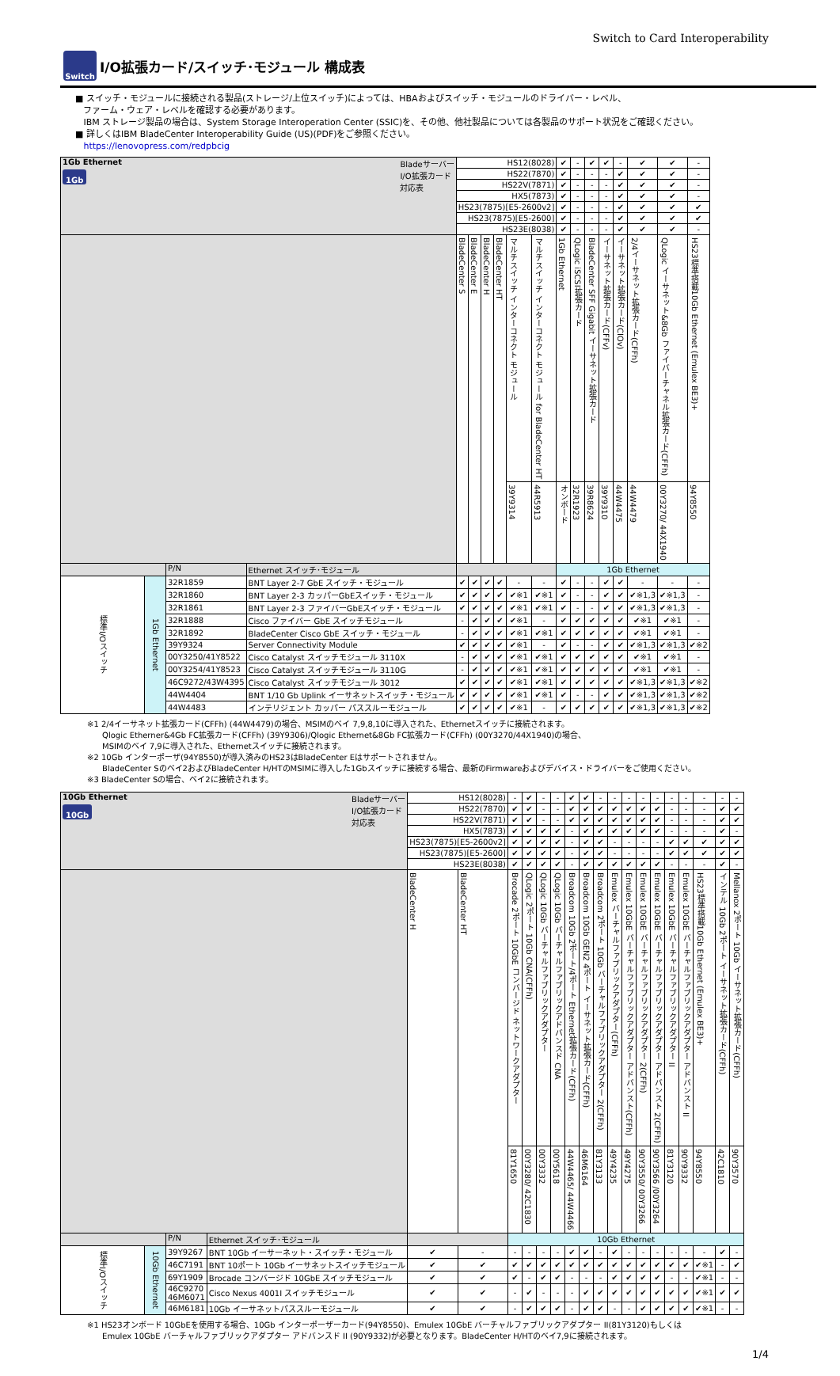Switch to Card Interoperability
Switch
I/O拡張カード/スイッチ･モジュール 構成表
■ スイッチ・モジュールに接続される製品(ストレージ/上位スイッチ)によっては、HBAおよびスイッチ・モジュールのドライバー・レベル、
ファーム・ウェア・レベルを確認する必要があります。
IBM ストレージ製品の場合は、System Storage Interoperation Center (SSIC)を、その他、他社製品については各製品のサポート状況をご確認ください。
■ 詳しくはIBM BladeCenter Interoperability Guide (US)(PDF)をご参照ください。
https://lenovopress.com/redpbcig
| 1Gb Ethernet Bladeサーバー I/O拡張カード 対応表 1Gb | | | | HS12(8028) | | | | | | ✔ | - | ✔ | ✔ | - | ✔ | ✔ | - |
| | | | | HS22(7870) | | | | | | ✔ | - | - | - | ✔ | ✔ | ✔ | - |
| | | | | HS22V(7871) | | | | | | ✔ | - | - | - | ✔ | ✔ | ✔ | - |
| | | | | HX5(7873) | | | | | | ✔ | - | - | - | ✔ | ✔ | ✔ | - |
| | | | | HS23(7875)[E5-2600v2] | | | | | | ✔ | - | - | - | ✔ | ✔ | ✔ | ✔ |
| | | | | HS23(7875)[E5-2600] | | | | | | ✔ | - | - | - | ✔ | ✔ | ✔ | ✔ |
| | | | | HS23E(8038) | | | | | | ✔ | - | - | - | ✔ | ✔ | ✔ | - |
| | | | | BladeCenter S | BladeCenter E | BladeCenter H | BladeCenter HT | マルチスイッチ インターコネクト モジュール | マルチスイッチ インターコネクト モジュール for BladeCenter HT | 1Gb Ethernet | QLogic iSCSI拡張カード | BladeCenter SFF Gigabit イーサネット拡張カード | イーサネット拡張カード(CFFv) | イーサネット拡張カード(CIOv) | 2/4イーサネット拡張カード(CFFh) | QLogic イーサネット&8Gb ファイバーチャネル拡張カード(CFFh) | HS23標準搭載10Gb Ethernet (Emulex BE3)+ |
| | | | | | | | | 39Y9314 | 44R5913 | オンボード | 32R1923 | 39R8624 | 39Y9310 | 44W4475 | 44W4479 | 00Y3270/ 44X1940 | 94Y8550 |
| | | P/N | Ethernet スイッチ･モジュール | | | | | | | 1Gb Ethernet | | | | | | | |
| 標準I/Oスイッチ | 1Gb Ethernet | 32R1859 | BNT Layer 2-7 GbE スイッチ・モジュール | ✔ | ✔ | ✔ | ✔ | - | - | ✔ | - | - | ✔ | ✔ | - | - | - |
| | | 32R1860 | BNT Layer 2-3 カッパーGbEスイッチ・モジュール | ✔ | ✔ | ✔ | ✔ | ✔※1 | ✔※1 | ✔ | - | - | ✔ | ✔ | ✔※1,3 | ✔※1,3 | - |
| | | 32R1861 | BNT Layer 2-3 ファイバーGbEスイッチ・モジュール | ✔ | ✔ | ✔ | ✔ | ✔※1 | ✔※1 | ✔ | - | - | ✔ | ✔ | ✔※1,3 | ✔※1,3 | - |
| | | 32R1888 | Cisco ファイバー GbE スイッチモジュール | - | ✔ | ✔ | ✔ | ✔※1 | - | ✔ | ✔ | ✔ | ✔ | ✔ | ✔※1 | ✔※1 | - |
| | | 32R1892 | BladeCenter Cisco GbE スイッチ・モジュール | - | ✔ | ✔ | ✔ | ✔※1 | ✔※1 | ✔ | ✔ | ✔ | ✔ | ✔ | ✔※1 | ✔※1 | - |
| | | 39Y9324 | Server Connectivity Module | ✔ | ✔ | ✔ | ✔ | ✔※1 | - | ✔ | - | - | ✔ | ✔ | ✔※1,3 | ✔※1,3 | ✔※2 |
| | | 00Y3250/41Y8522 | Cisco Catalyst スイッチモジュール 3110X | - | ✔ | ✔ | ✔ | ✔※1 | ✔※1 | ✔ | ✔ | ✔ | ✔ | ✔ | ✔※1 | ✔※1 | - |
| | | 00Y3254/41Y8523 | Cisco Catalyst スイッチモジュール 3110G | - | ✔ | ✔ | ✔ | ✔※1 | ✔※1 | ✔ | ✔ | ✔ | ✔ | ✔ | ✔※1 | ✔※1 | - |
| | | 46C9272/43W4395 | Cisco Catalyst スイッチモジュール 3012 | ✔ | ✔ | ✔ | ✔ | ✔※1 | ✔※1 | ✔ | ✔ | ✔ | ✔ | ✔ | ✔※1,3 | ✔※1,3 | ✔※2 |
| | | 44W4404 | BNT 1/10 Gb Uplink イーサネットスイッチ・モジュール | ✔ | ✔ | ✔ | ✔ | ✔※1 | ✔※1 | ✔ | - | - | ✔ | ✔ | ✔※1,3 | ✔※1,3 | ✔※2 |
| | | 44W4483 | インテリジェント カッパー パススルーモジュール | ✔ | ✔ | ✔ | ✔ | ✔※1 | - | ✔ | ✔ | ✔ | ✔ | ✔ | ✔※1,3 | ✔※1,3 | ✔※2 |
※1 2/4イーサネット拡張カード(CFFh) (44W4479)の場合、MSIMのベイ 7,9,8,10に導入された、Ethernetスイッチに接続されます。
Qlogic Etherner&4Gb FC拡張カード(CFFh) (39Y9306)/Qlogic Ethernet&8Gb FC拡張カード(CFFh) (00Y3270/44X1940)の場合、
MSIMのベイ 7,9に導入された、Ethernetスイッチに接続されます。
※2 10Gb インターポーザ(94Y8550)が導入済みのHS23はBladeCenter Eはサポートされません。
BladeCenter Sのベイ2およびBladeCenter H/HTのMSIMに導入した1Gbスイッチに接続する場合、最新のFirmwareおよびデバイス・ドライバーをご使用ください。
※3 BladeCenter Sの場合、ベイ2に接続されます。
| 10Gb Ethernet Bladeサーバー I/O拡張カード 対応表 10Gb | | | | HS12(8028) | | - | ✔ | - | - | ✔ | ✔ | - | - | - | - | - | - | - | - | - | - |
| | | | | HS22(7870) | | ✔ | ✔ | - | - | ✔ | ✔ | ✔ | ✔ | ✔ | ✔ | ✔ | - | - | - | ✔ | ✔ |
| | | | | HS22V(7871) | | ✔ | ✔ | - | - | ✔ | ✔ | ✔ | ✔ | ✔ | ✔ | ✔ | - | - | - | ✔ | ✔ |
| | | | | HX5(7873) | | ✔ | ✔ | ✔ | ✔ | - | ✔ | ✔ | ✔ | ✔ | ✔ | ✔ | - | - | - | ✔ | - |
| | | | | HS23(7875)[E5-2600v2] | | ✔ | ✔ | ✔ | ✔ | - | ✔ | ✔ | - | - | - | - | ✔ | ✔ | ✔ | ✔ | ✔ |
| | | | | HS23(7875)[E5-2600] | | ✔ | ✔ | ✔ | ✔ | - | ✔ | ✔ | - | - | - | - | ✔ | ✔ | ✔ | ✔ | ✔ |
| | | | | HS23E(8038) | | ✔ | ✔ | ✔ | ✔ | - | ✔ | ✔ | ✔ | ✔ | ✔ | ✔ | - | - | - | ✔ | - |
| | | | | BladeCenter H | BladeCenter HT | Brocade 2ポート 10GbE コンバージド ネットワークアダプター | QLogic 2ポート 10Gb CNA(CFFh) | QLogic 10Gb バーチャルファブリックアダプター | QLogic 10Gb バーチャルファブリックアドバンスド CNA | Broadcom 10Gb 2ポート/4ポート Ethernet拡張カード(CFFh) | Broadcom 10Gb GEN2 4ポート イーサネット拡張カード(CFFh) | Broadcom 2ポート 10Gb バーチャルファブリックアダプター 2(CFFh) | Emulex バーチャルファブリックアダプター(CFFh) | Emulex 10GbE バーチャルファブリックアダプター アドバンスト(CFFh) | Emulex 10GbE バーチャルファブリックアダプター 2(CFFh) | Emulex 10GbE バーチャルファブリックアダプター アドバンスト 2(CFFh) | Emulex 10GbE バーチャルファブリックアダプター II | Emulex 10GbE バーチャルファブリックアダプター アドバンスト II | HS23標準搭載10Gb Ethernet (Emulex BE3)+ | インテル 10Gb 2ポート イーサネット拡張カード(CFFh) | Mellanox 2ポート 10Gb イーサネット拡張カード(CFFh) |
| | | | | | | 81Y1650 | 00Y3280/ 42C1830 | 00Y3332 | 00Y5618 | 44W4465/ 44W4466 | 46M6164 | 81Y3133 | 49Y4235 | 49Y4275 | 90Y3550/ 00Y3266 | 90Y3566 /00Y3264 | 81Y3120 | 90Y9332 | 94Y8550 | 42C1810 | 90Y3570 |
| | | P/N | Ethernet スイッチ･モジュール | | | 10Gb Ethernet | | | | | | | | | | | | | | | |
| 標準I/Oスイッチ | 10Gb Ethernet | 39Y9267 | BNT 10Gb イーサーネット・スイッチ・モジュール | ✔ | - | - | - | - | - | ✔ | ✔ | - | ✔ | - | - | - | - | - | - | ✔ | - |
| | | 46C7191 | BNT 10ポート 10Gb イーサネットスイッチモジュール | ✔ | ✔ | ✔ | ✔ | ✔ | ✔ | ✔ | ✔ | ✔ | ✔ | ✔ | ✔ | ✔ | ✔ | ✔ | ✔※1 | - | ✔ |
| | | 69Y1909 | Brocade コンバージド 10GbE スイッチモジュール | ✔ | ✔ | ✔ | - | ✔ | ✔ | - | - | - | ✔ | ✔ | ✔ | ✔ | - | - | ✔※1 | - | - |
| | | 46C9270 46M6071 | Cisco Nexus 4001I スイッチモジュール | ✔ | ✔ | - | ✔ | - | - | - | ✔ | ✔ | ✔ | ✔ | ✔ | ✔ | ✔ | ✔ | ✔※1 | ✔ | ✔ |
| | | 46M6181 | 10Gb イーサネットパススルーモジュール | ✔ | ✔ | - | ✔ | ✔ | ✔ | - | ✔ | ✔ | - | - | ✔ | ✔ | ✔ | ✔ | ✔※1 | - | - |
※1 HS23オンボード 10GbEを使用する場合、10Gb インターポーザーカード(94Y8550)、Emulex 10GbE バーチャルファブリックアダプター II(81Y3120)もしくは
Emulex 10GbE バーチャルファブリックアダプター アドバンスド II (90Y9332)が必要となります。BladeCenter H/HTのベイ7,9に接続されます。
1/4